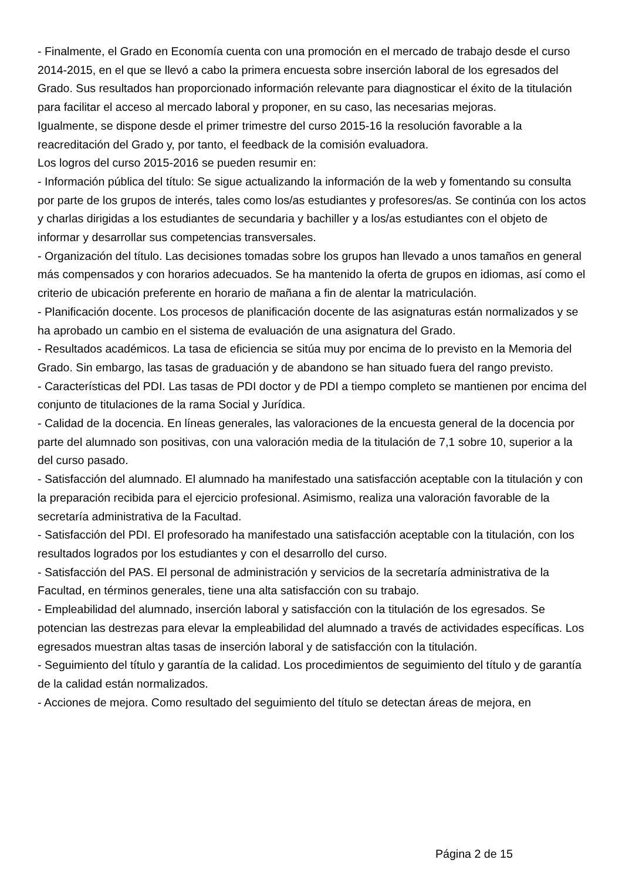- Finalmente, el Grado en Economía cuenta con una promoción en el mercado de trabajo desde el curso 2014-2015, en el que se llevó a cabo la primera encuesta sobre inserción laboral de los egresados del Grado. Sus resultados han proporcionado información relevante para diagnosticar el éxito de la titulación para facilitar el acceso al mercado laboral y proponer, en su caso, las necesarias mejoras.
Igualmente, se dispone desde el primer trimestre del curso 2015-16 la resolución favorable a la reacreditación del Grado y, por tanto, el feedback de la comisión evaluadora.
Los logros del curso 2015-2016 se pueden resumir en:
- Información pública del título: Se sigue actualizando la información de la web y fomentando su consulta por parte de los grupos de interés, tales como los/as estudiantes y profesores/as. Se continúa con los actos y charlas dirigidas a los estudiantes de secundaria y bachiller y a los/as estudiantes con el objeto de informar y desarrollar sus competencias transversales.
- Organización del título. Las decisiones tomadas sobre los grupos han llevado a unos tamaños en general más compensados y con horarios adecuados. Se ha mantenido la oferta de grupos en idiomas, así como el criterio de ubicación preferente en horario de mañana a fin de alentar la matriculación.
- Planificación docente. Los procesos de planificación docente de las asignaturas están normalizados y se ha aprobado un cambio en el sistema de evaluación de una asignatura del Grado.
- Resultados académicos. La tasa de eficiencia se sitúa muy por encima de lo previsto en la Memoria del Grado. Sin embargo, las tasas de graduación y de abandono se han situado fuera del rango previsto.
- Características del PDI. Las tasas de PDI doctor y de PDI a tiempo completo se mantienen por encima del conjunto de titulaciones de la rama Social y Jurídica.
- Calidad de la docencia. En líneas generales, las valoraciones de la encuesta general de la docencia por parte del alumnado son positivas, con una valoración media de la titulación de 7,1 sobre 10, superior a la del curso pasado.
- Satisfacción del alumnado. El alumnado ha manifestado una satisfacción aceptable con la titulación y con la preparación recibida para el ejercicio profesional. Asimismo, realiza una valoración favorable de la secretaría administrativa de la Facultad.
- Satisfacción del PDI. El profesorado ha manifestado una satisfacción aceptable con la titulación, con los resultados logrados por los estudiantes y con el desarrollo del curso.
- Satisfacción del PAS. El personal de administración y servicios de la secretaría administrativa de la Facultad, en términos generales, tiene una alta satisfacción con su trabajo.
- Empleabilidad del alumnado, inserción laboral y satisfacción con la titulación de los egresados. Se potencian las destrezas para elevar la empleabilidad del alumnado a través de actividades específicas. Los egresados muestran altas tasas de inserción laboral y de satisfacción con la titulación.
- Seguimiento del título y garantía de la calidad. Los procedimientos de seguimiento del título y de garantía de la calidad están normalizados.
- Acciones de mejora. Como resultado del seguimiento del título se detectan áreas de mejora, en
Página 2 de 15